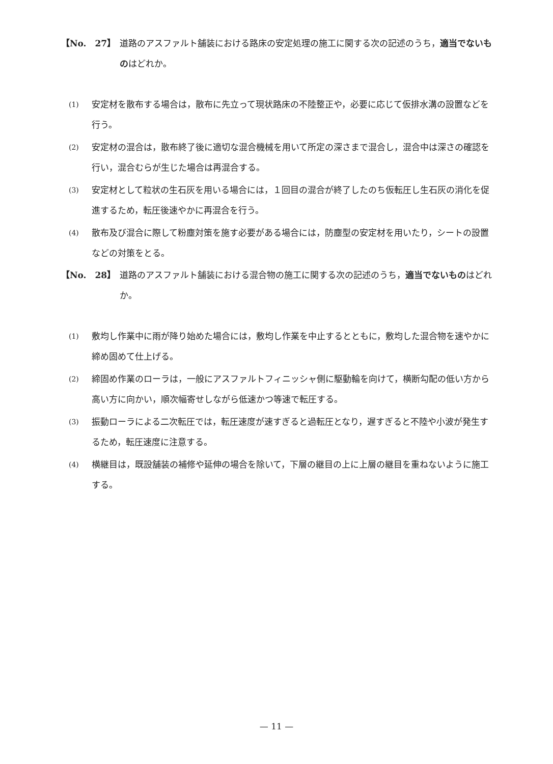【No.　27】 道路のアスファルト舗装における路床の安定処理の施工に関する次の記述のうち，適当でないものはどれか。
(1)
安定材を散布する場合は，散布に先立って現状路床の不陸整正や，必要に応じて仮排水溝の設置などを行う。
(2)
安定材の混合は，散布終了後に適切な混合機械を用いて所定の深さまで混合し，混合中は深さの確認を行い，混合むらが生じた場合は再混合する。
(3)
安定材として粒状の生石灰を用いる場合には，１回目の混合が終了したのち仮転圧し生石灰の消化を促進するため，転圧後速やかに再混合を行う。
(4)
散布及び混合に際して粉塵対策を施す必要がある場合には，防塵型の安定材を用いたり，シートの設置などの対策をとる。
【No.　28】 道路のアスファルト舗装における混合物の施工に関する次の記述のうち，適当でないものはどれか。
(1)
敷均し作業中に雨が降り始めた場合には，敷均し作業を中止するとともに，敷均した混合物を速やかに締め固めて仕上げる。
(2)
締固め作業のローラは，一般にアスファルトフィニッシャ側に駆動輪を向けて，横断勾配の低い方から高い方に向かい，順次幅寄せしながら低速かつ等速で転圧する。
(3)
振動ローラによる二次転圧では，転圧速度が速すぎると過転圧となり，遅すぎると不陸や小波が発生するため，転圧速度に注意する。
(4)
横継目は，既設舗装の補修や延伸の場合を除いて，下層の継目の上に上層の継目を重ねないように施工する。
— 11 —